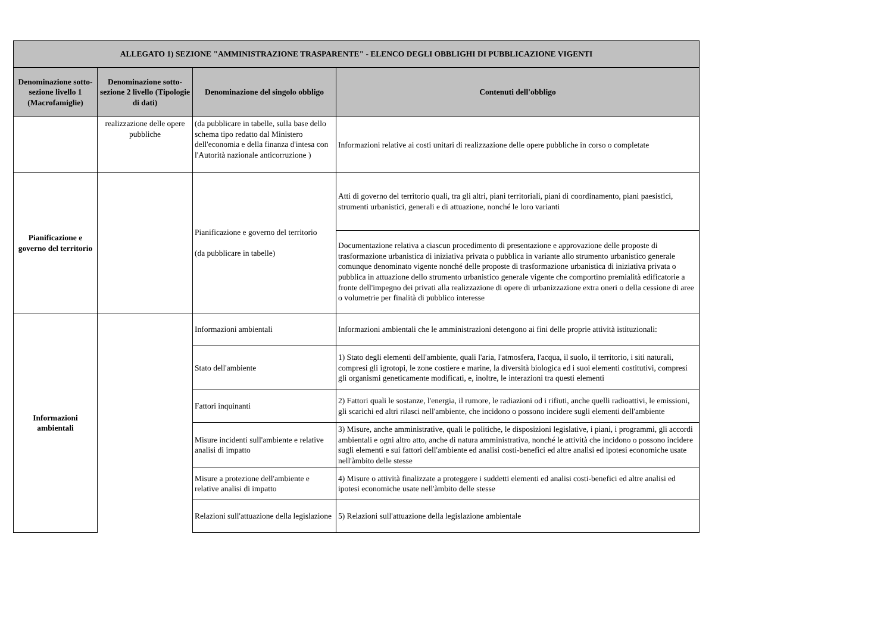| ALLEGATO 1) SEZIONE "AMMINISTRAZIONE TRASPARENTE" - ELENCO DEGLI OBBLIGHI DI PUBBLICAZIONE VIGENTI | | | |
| --- | --- | --- | --- |
| Denominazione sotto-sezione livello 1 (Macrofamiglie) | Denominazione sotto-sezione 2 livello (Tipologie di dati) | Denominazione del singolo obbligo | Contenuti dell'obbligo |
| | realizzazione delle opere pubbliche | (da pubblicare in tabelle, sulla base dello schema tipo redatto dal Ministero dell'economia e della finanza d'intesa con l'Autorità nazionale anticorruzione ) | Informazioni relative ai costi unitari di realizzazione delle opere pubbliche in corso o completate |
| Pianificazione e governo del territorio | | Pianificazione e governo del territorio (da pubblicare in tabelle) | Atti di governo del territorio quali, tra gli altri, piani territoriali, piani di coordinamento, piani paesistici, strumenti urbanistici, generali e di attuazione, nonché le loro varianti |
| | | | Documentazione relativa a ciascun procedimento di presentazione e approvazione delle proposte di trasformazione urbanistica di iniziativa privata o pubblica in variante allo strumento urbanistico generale comunque denominato vigente nonché delle proposte di trasformazione urbanistica di iniziativa privata o pubblica in attuazione dello strumento urbanistico generale vigente che comportino premialità edificatorie a fronte dell'impegno dei privati alla realizzazione di opere di urbanizzazione extra oneri o della cessione di aree o volumetrie per finalità di pubblico interesse |
| Informazioni ambientali | | Informazioni ambientali | Informazioni ambientali che le amministrazioni detengono ai fini delle proprie attività istituzionali: |
| | | Stato dell'ambiente | 1) Stato degli elementi dell'ambiente, quali l'aria, l'atmosfera, l'acqua, il suolo, il territorio, i siti naturali, compresi gli igrotopi, le zone costiere e marine, la diversità biologica ed i suoi elementi costitutivi, compresi gli organismi geneticamente modificati, e, inoltre, le interazioni tra questi elementi |
| | | Fattori inquinanti | 2) Fattori quali le sostanze, l'energia, il rumore, le radiazioni od i rifiuti, anche quelli radioattivi, le emissioni, gli scarichi ed altri rilasci nell'ambiente, che incidono o possono incidere sugli elementi dell'ambiente |
| | | Misure incidenti sull'ambiente e relative analisi di impatto | 3) Misure, anche amministrative, quali le politiche, le disposizioni legislative, i piani, i programmi, gli accordi ambientali e ogni altro atto, anche di natura amministrativa, nonché le attività che incidono o possono incidere sugli elementi e sui fattori dell'ambiente ed analisi costi-benefici ed altre analisi ed ipotesi economiche usate nell'àmbito delle stesse |
| | | Misure a protezione dell'ambiente e relative analisi di impatto | 4) Misure o attività finalizzate a proteggere i suddetti elementi ed analisi costi-benefici ed altre analisi ed ipotesi economiche usate nell'àmbito delle stesse |
| | | Relazioni sull'attuazione della legislazione | 5) Relazioni sull'attuazione della legislazione ambientale |